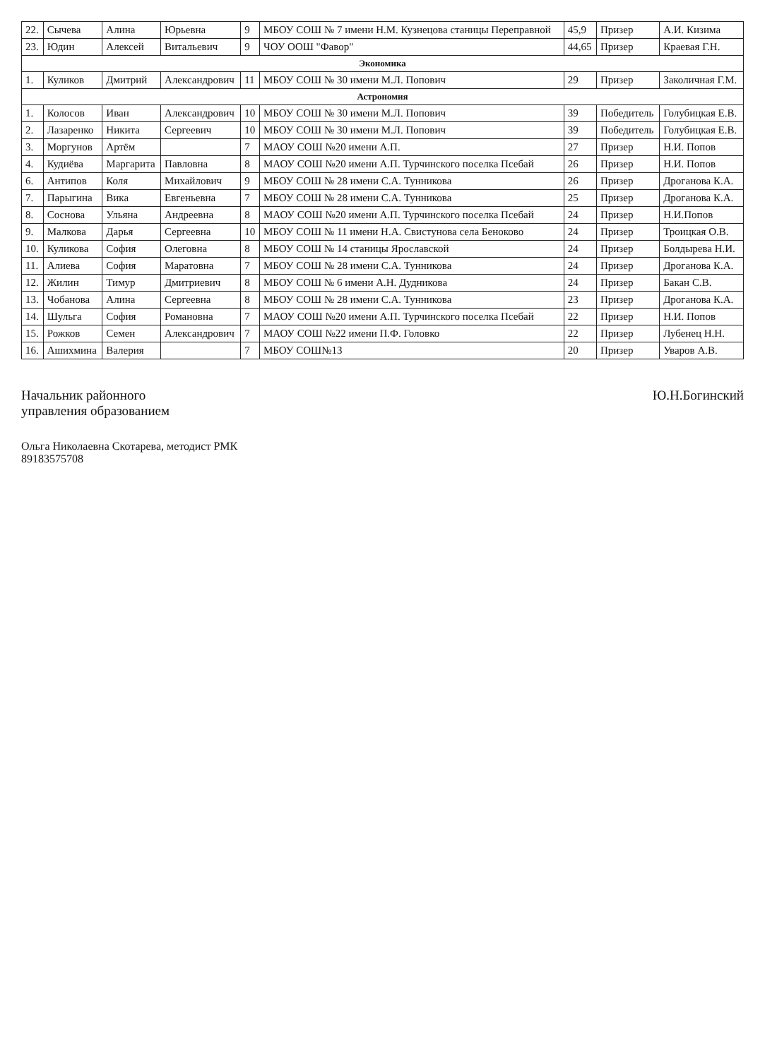| 22. | Сычева | Алина | Юрьевна | 9 | МБОУ СОШ № 7 имени Н.М. Кузнецова станицы Переправной | 45,9 | Призер | А.И. Кизима |
| 23. | Юдин | Алексей | Витальевич | 9 | ЧОУ ООШ "Фавор" | 44,65 | Призер | Краевая Г.Н. |
| Экономика | | | | | | | | |
| 1. | Куликов | Дмитрий | Александрович | 11 | МБОУ СОШ № 30 имени М.Л. Попович | 29 | Призер | Заколичная Г.М. |
| Астрономия | | | | | | | | |
| 1. | Колосов | Иван | Александрович | 10 | МБОУ СОШ № 30 имени М.Л. Попович | 39 | Победитель | Голубицкая Е.В. |
| 2. | Лазаренко | Никита | Сергеевич | 10 | МБОУ СОШ № 30 имени М.Л. Попович | 39 | Победитель | Голубицкая Е.В. |
| 3. | Моргунов | Артём | | 7 | МАОУ СОШ №20 имени А.П. | 27 | Призер | Н.И. Попов |
| 4. | Кудиёва | Маргарита | Павловна | 8 | МАОУ СОШ №20 имени А.П. Турчинского поселка Псебай | 26 | Призер | Н.И. Попов |
| 6. | Антипов | Коля | Михайлович | 9 | МБОУ СОШ № 28 имени С.А. Тунникова | 26 | Призер | Дроганова К.А. |
| 7. | Парыгина | Вика | Евгеньевна | 7 | МБОУ СОШ № 28 имени С.А. Тунникова | 25 | Призер | Дроганова К.А. |
| 8. | Соснова | Ульяна | Андреевна | 8 | МАОУ СОШ №20 имени А.П. Турчинского поселка Псебай | 24 | Призер | Н.И.Попов |
| 9. | Малкова | Дарья | Сергеевна | 10 | МБОУ СОШ № 11 имени Н.А. Свистунова села Беноково | 24 | Призер | Троицкая О.В. |
| 10. | Куликова | София | Олеговна | 8 | МБОУ СОШ № 14 станицы Ярославской | 24 | Призер | Болдырева Н.И. |
| 11. | Алиева | София | Маратовна | 7 | МБОУ СОШ № 28 имени С.А. Тунникова | 24 | Призер | Дроганова К.А. |
| 12. | Жилин | Тимур | Дмитриевич | 8 | МБОУ СОШ № 6 имени А.Н. Дудникова | 24 | Призер | Бакан С.В. |
| 13. | Чобанова | Алина | Сергеевна | 8 | МБОУ СОШ № 28 имени С.А. Тунникова | 23 | Призер | Дроганова К.А. |
| 14. | Шульга | София | Романовна | 7 | МАОУ СОШ №20 имени А.П. Турчинского поселка Псебай | 22 | Призер | Н.И. Попов |
| 15. | Рожков | Семен | Александрович | 7 | МАОУ СОШ №22 имени П.Ф. Головко | 22 | Призер | Лубенец Н.Н. |
| 16. | Ашихмина | Валерия | | 7 | МБОУ СОШ№13 | 20 | Призер | Уваров А.В. |
Начальник районного
управления образованием
Ю.Н.Богинский
Ольга Николаевна Скотарева, методист РМК
89183575708